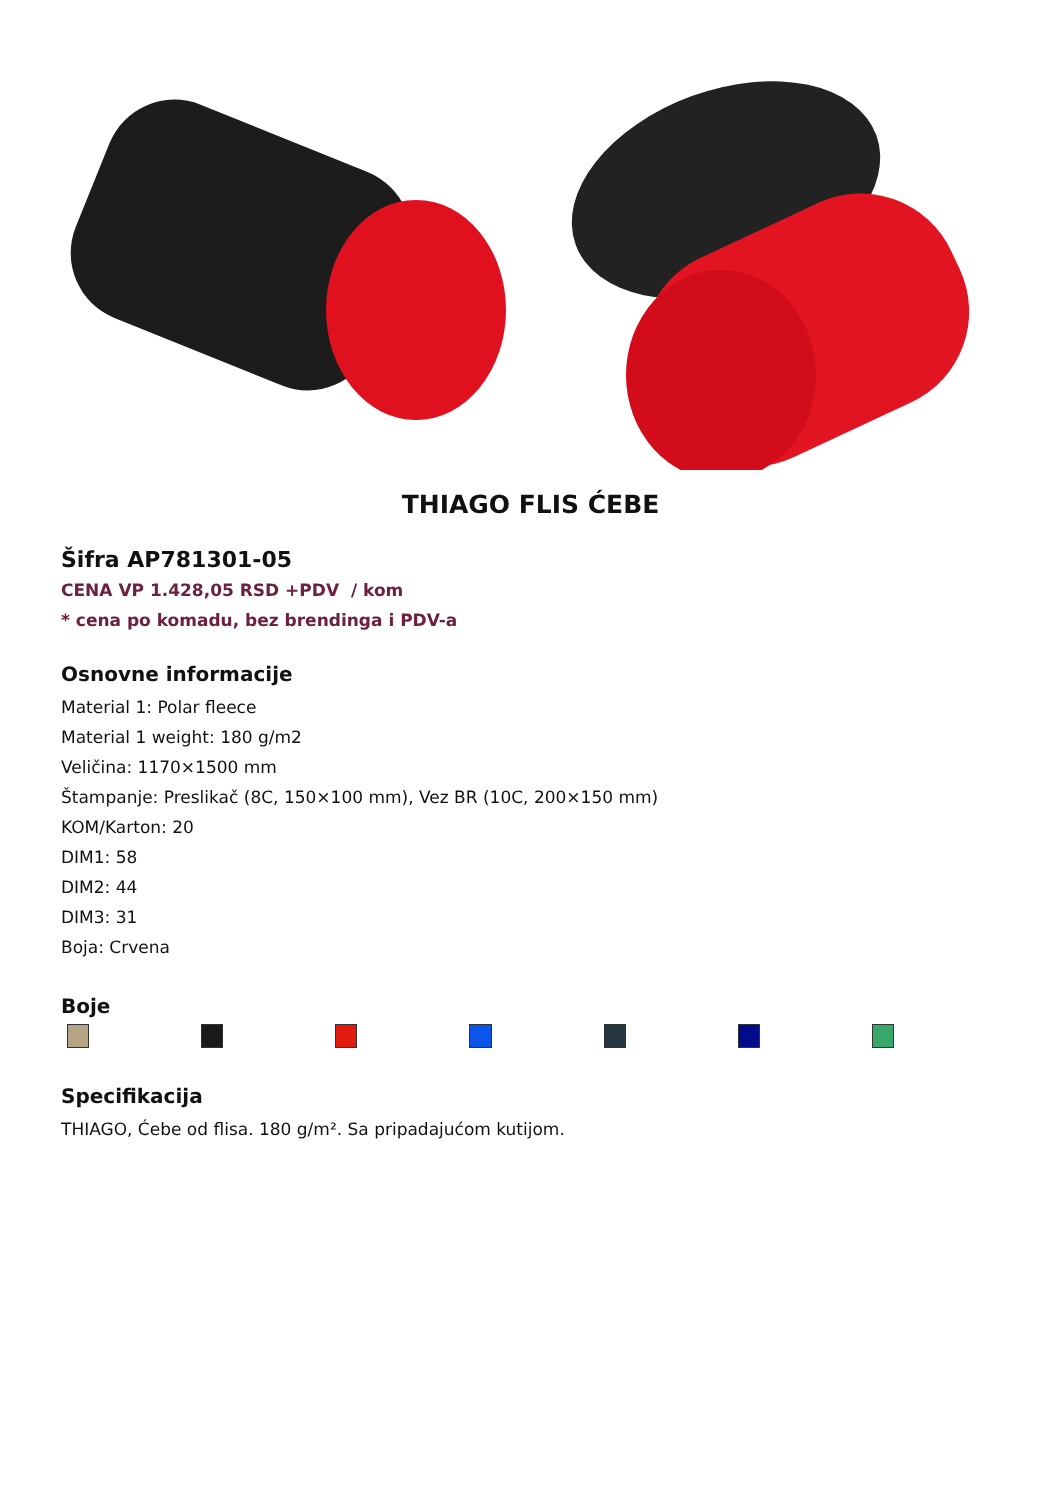THIAGO FLIS ĆEBE
Šifra AP781301-05
CENA VP 1.428,05 RSD +PDV / kom
* cena po komadu, bez brendinga i PDV-a
Osnovne informacije
Material 1: Polar fleece
Material 1 weight: 180 g/m2
Veličina: 1170×1500 mm
Štampanje: Preslikač (8C, 150×100 mm), Vez BR (10C, 200×150 mm)
KOM/Karton: 20
DIM1: 58
DIM2: 44
DIM3: 31
Boja: Crvena
Boje
Specifikacija
THIAGO, Ćebe od flisa. 180 g/m². Sa pripadajućom kutijom.